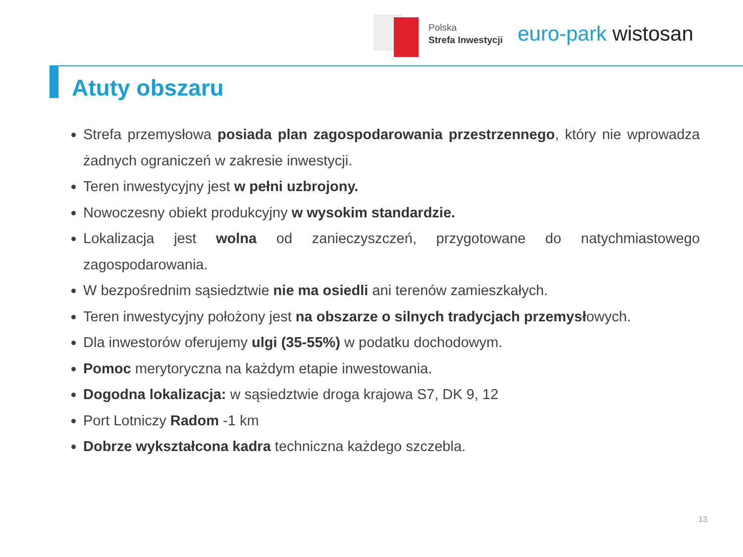Polska
Strefa Inwestycji
euro-park wistosan
Atuty obszaru
Strefa przemysłowa posiada plan zagospodarowania przestrzennego, który nie wprowadza żadnych ograniczeń w zakresie inwestycji.
Teren inwestycyjny jest w pełni uzbrojony.
Nowoczesny obiekt produkcyjny w wysokim standardzie.
Lokalizacja jest wolna od zanieczyszczeń, przygotowane do natychmiastowego zagospodarowania.
W bezpośrednim sąsiedztwie nie ma osiedli ani terenów zamieszkałych.
Teren inwestycyjny położony jest na obszarze o silnych tradycjach przemysłowych.
Dla inwestorów oferujemy ulgi (35-55%) w podatku dochodowym.
Pomoc merytoryczna na każdym etapie inwestowania.
Dogodna lokalizacja: w sąsiedztwie droga krajowa S7, DK 9, 12
Port Lotniczy Radom -1 km
Dobrze wykształcona kadra techniczna każdego szczebla.
13